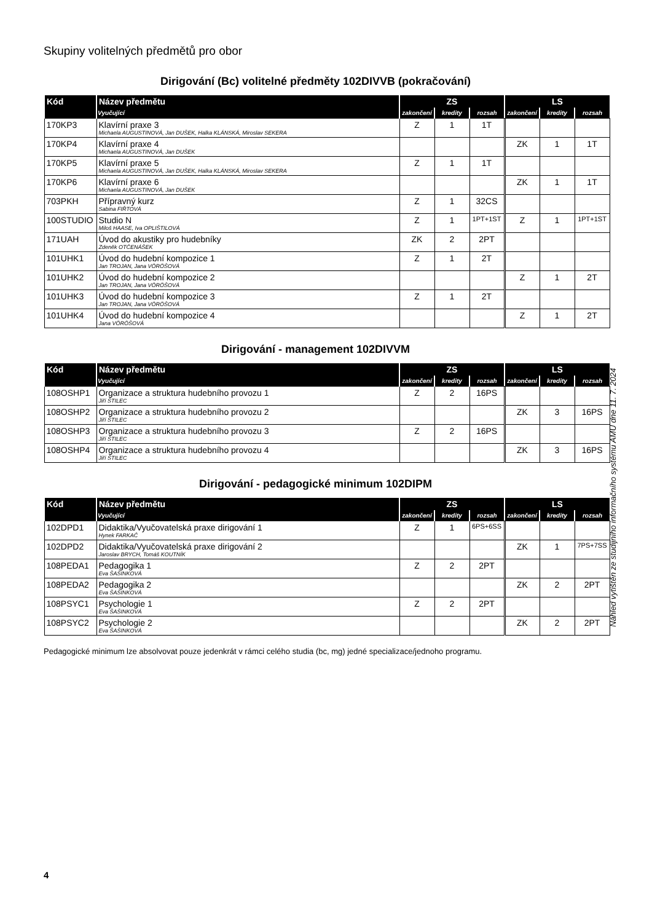Skupiny volitelných předmětů pro obor
Dirigování (Bc) volitelné předměty 102DIVVB (pokračování)
| Kód | Název předmětu | ZS | | | LS | | |
| --- | --- | --- | --- | --- | --- | --- | --- |
| | Vyučující | zakončení | kredity | rozsah | zakončení | kredity | rozsah |
| 170KP3 | Klavírní praxe 3 Michaela AUGUSTINOVÁ, Jan DUŠEK, Halka KLÁNSKÁ, Miroslav SEKERA | Z | 1 | 1T | | | |
| 170KP4 | Klavírní praxe 4 Michaela AUGUSTINOVÁ, Jan DUŠEK | | | | ZK | 1 | 1T |
| 170KP5 | Klavírní praxe 5 Michaela AUGUSTINOVÁ, Jan DUŠEK, Halka KLÁNSKÁ, Miroslav SEKERA | Z | 1 | 1T | | | |
| 170KP6 | Klavírní praxe 6 Michaela AUGUSTINOVÁ, Jan DUŠEK | | | | ZK | 1 | 1T |
| 703PKH | Přípravný kurz Sabina FIŘTOVÁ | Z | 1 | 32CS | | | |
| 100STUDIO | Studio N Miloš HAASE, Iva OPLIŠTILOVÁ | Z | 1 | 1PT+1ST | Z | 1 | 1PT+1ST |
| 171UAH | Úvod do akustiky pro hudebníky Zdeněk OTČENÁŠEK | ZK | 2 | 2PT | | | |
| 101UHK1 | Úvod do hudební kompozice 1 Jan TROJAN, Jana VÖRÖŠOVÁ | Z | 1 | 2T | | | |
| 101UHK2 | Úvod do hudební kompozice 2 Jan TROJAN, Jana VÖRÖŠOVÁ | | | | Z | 1 | 2T |
| 101UHK3 | Úvod do hudební kompozice 3 Jan TROJAN, Jana VÖRÖŠOVÁ | Z | 1 | 2T | | | |
| 101UHK4 | Úvod do hudební kompozice 4 Jana VÖRÖŠOVÁ | | | | Z | 1 | 2T |
Dirigování - management 102DIVVM
| Kód | Název předmětu | ZS | | | LS | | |
| --- | --- | --- | --- | --- | --- | --- | --- |
| | Vyučující | zakončení | kredity | rozsah | zakončení | kredity | rozsah |
| 108OSHP1 | Organizace a struktura hudebního provozu 1 Jiří ŠTILEC | Z | 2 | 16PS | | | |
| 108OSHP2 | Organizace a struktura hudebního provozu 2 Jiří ŠTILEC | | | | ZK | 3 | 16PS |
| 108OSHP3 | Organizace a struktura hudebního provozu 3 Jiří ŠTILEC | Z | 2 | 16PS | | | |
| 108OSHP4 | Organizace a struktura hudebního provozu 4 Jiří ŠTILEC | | | | ZK | 3 | 16PS |
Dirigování - pedagogické minimum 102DIPM
| Kód | Název předmětu | ZS | | | LS | | |
| --- | --- | --- | --- | --- | --- | --- | --- |
| | Vyučující | zakončení | kredity | rozsah | zakončení | kredity | rozsah |
| 102DPD1 | Didaktika/Vyučovatelská praxe dirigování 1 Hynek FARKAČ | Z | 1 | 6PS+6SS | | | |
| 102DPD2 | Didaktika/Vyučovatelská praxe dirigování 2 Jaroslav BRYCH, Tomáš KOUTNÍK | | | | ZK | 1 | 7PS+7SS |
| 108PEDA1 | Pedagogika 1 Eva ŠAŠINKOVÁ | Z | 2 | 2PT | | | |
| 108PEDA2 | Pedagogika 2 Eva ŠAŠINKOVÁ | | | | ZK | 2 | 2PT |
| 108PSYC1 | Psychologie 1 Eva ŠAŠINKOVÁ | Z | 2 | 2PT | | | |
| 108PSYC2 | Psychologie 2 Eva ŠAŠINKOVÁ | | | | ZK | 2 | 2PT |
Pedagogické minimum lze absolvovat pouze jedenkrát v rámci celého studia (bc, mg) jedné specializace/jednoho programu.
Náhled vytištěn ze studijního informačního systému AMU dne 11. 7. 2024
4